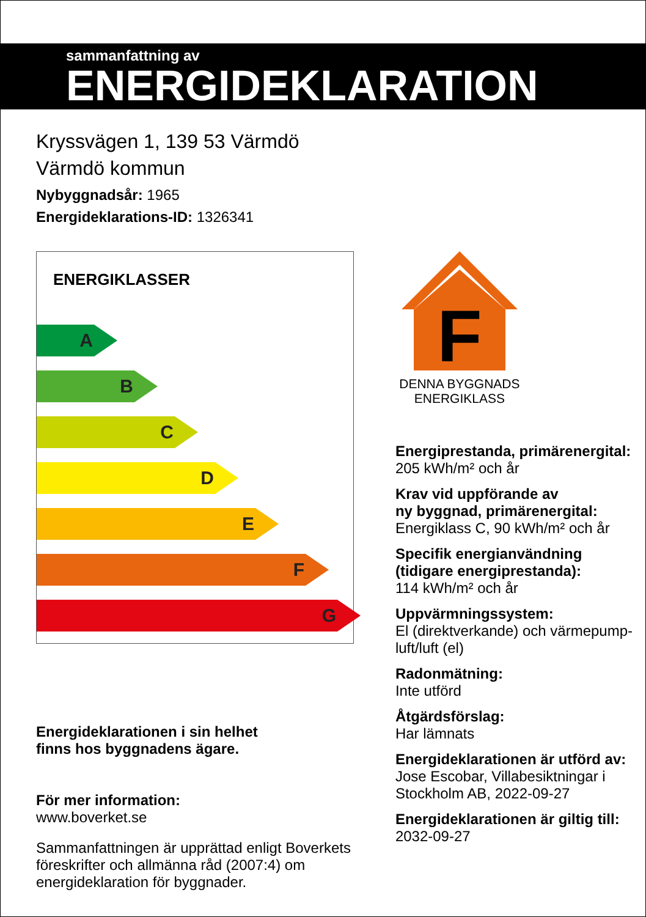sammanfattning av
ENERGIDEKLARATION
Kryssvägen 1, 139 53 Värmdö
Värmdö kommun
Nybyggnadsår: 1965
Energideklarations-ID: 1326341
ENERGIKLASSER
A
B
C
D
E
F
G
Energideklarationen i sin helhet
finns hos byggnadens ägare.
För mer information:
www.boverket.se
Sammanfattningen är upprättad enligt Boverkets föreskrifter och allmänna råd (2007:4) om energideklaration för byggnader.
F
DENNA BYGGNADS
ENERGIKLASS
Energiprestanda, primärenergital:
205 kWh/m² och år
Krav vid uppförande av
ny byggnad, primärenergital:
Energiklass C, 90 kWh/m² och år
Specifik energianvändning
(tidigare energiprestanda):
114 kWh/m² och år
Uppvärmningssystem:
El (direktverkande) och värmepump-luft/luft (el)
Radonmätning:
Inte utförd
Åtgärdsförslag:
Har lämnats
Energideklarationen är utförd av:
Jose Escobar, Villabesiktningar i Stockholm AB, 2022-09-27
Energideklarationen är giltig till:
2032-09-27